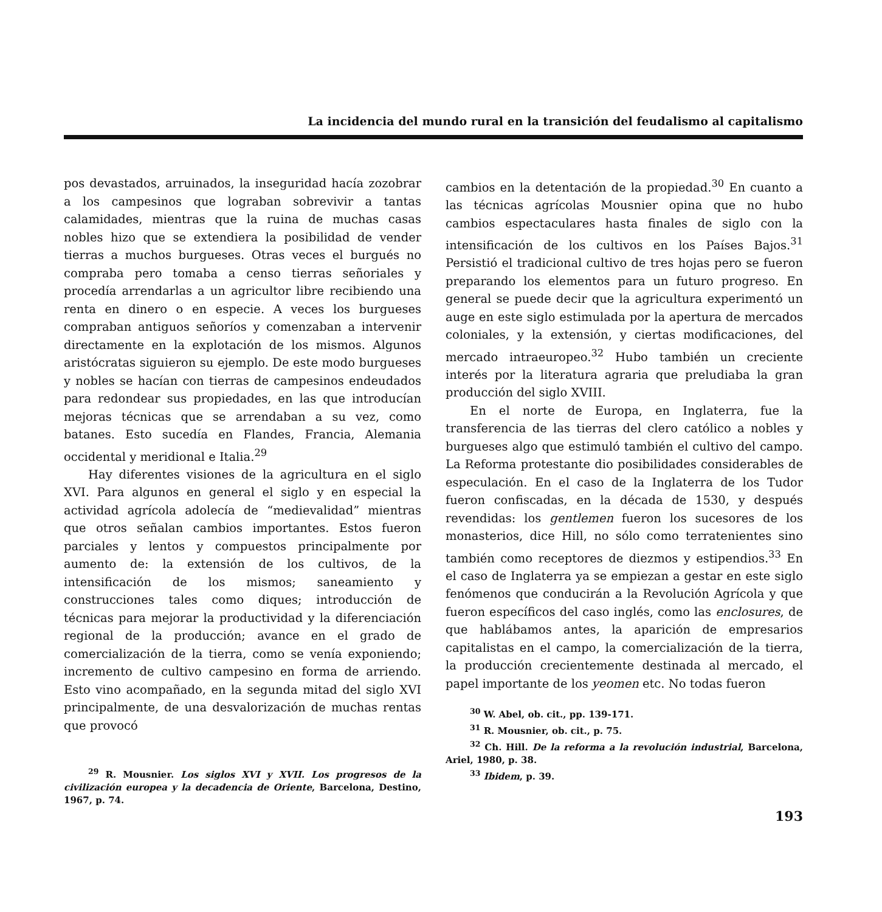La incidencia del mundo rural en la transición del feudalismo al capitalismo
pos devastados, arruinados, la inseguridad hacía zozobrar a los campesinos que lograban sobrevivir a tantas calamidades, mientras que la ruina de muchas casas nobles hizo que se extendiera la posibilidad de vender tierras a muchos burgueses. Otras veces el burgués no compraba pero tomaba a censo tierras señoriales y procedía arrendarlas a un agricultor libre recibiendo una renta en dinero o en especie. A veces los burgueses compraban antiguos señoríos y comenzaban a intervenir directamente en la explotación de los mismos. Algunos aristócratas siguieron su ejemplo. De este modo burgueses y nobles se hacían con tierras de campesinos endeudados para redondear sus propiedades, en las que introducían mejoras técnicas que se arrendaban a su vez, como batanes. Esto sucedía en Flandes, Francia, Alemania occidental y meridional e Italia.<sup>29</sup>
Hay diferentes visiones de la agricultura en el siglo XVI. Para algunos en general el siglo y en especial la actividad agrícola adolecía de “medievalidad” mientras que otros señalan cambios importantes. Estos fueron parciales y lentos y compuestos principalmente por aumento de: la extensión de los cultivos, de la intensificación de los mismos; saneamiento y construcciones tales como diques; introducción de técnicas para mejorar la productividad y la diferenciación regional de la producción; avance en el grado de comercialización de la tierra, como se venía exponiendo; incremento de cultivo campesino en forma de arriendo. Esto vino acompañado, en la segunda mitad del siglo XVI principalmente, de una desvalorización de muchas rentas que provocó
<sup>29</sup> R. Mousnier. Los siglos XVI y XVII. Los progresos de la civilización europea y la decadencia de Oriente, Barcelona, Destino, 1967, p. 74.
cambios en la detentación de la propiedad.<sup>30</sup> En cuanto a las técnicas agrícolas Mousnier opina que no hubo cambios espectaculares hasta finales de siglo con la intensificación de los cultivos en los Países Bajos.<sup>31</sup> Persistió el tradicional cultivo de tres hojas pero se fueron preparando los elementos para un futuro progreso. En general se puede decir que la agricultura experimentó un auge en este siglo estimulada por la apertura de mercados coloniales, y la extensión, y ciertas modificaciones, del mercado intraeuropeo.<sup>32</sup> Hubo también un creciente interés por la literatura agraria que preludiaba la gran producción del siglo XVIII.
En el norte de Europa, en Inglaterra, fue la transferencia de las tierras del clero católico a nobles y burgueses algo que estimuló también el cultivo del campo. La Reforma protestante dio posibilidades considerables de especulación. En el caso de la Inglaterra de los Tudor fueron confiscadas, en la década de 1530, y después revendidas: los gentlemen fueron los sucesores de los monasterios, dice Hill, no sólo como terratenientes sino también como receptores de diezmos y estipendios.<sup>33</sup> En el caso de Inglaterra ya se empiezan a gestar en este siglo fenómenos que conducirán a la Revolución Agrícola y que fueron específicos del caso inglés, como las enclosures, de que hablábamos antes, la aparición de empresarios capitalistas en el campo, la comercialización de la tierra, la producción crecientemente destinada al mercado, el papel importante de los yeomen etc. No todas fueron
<sup>30</sup> W. Abel, ob. cit., pp. 139-171.
<sup>31</sup> R. Mousnier, ob. cit., p. 75.
<sup>32</sup> Ch. Hill. De la reforma a la revolución industrial, Barcelona, Ariel, 1980, p. 38.
<sup>33</sup> Ibidem, p. 39.
193